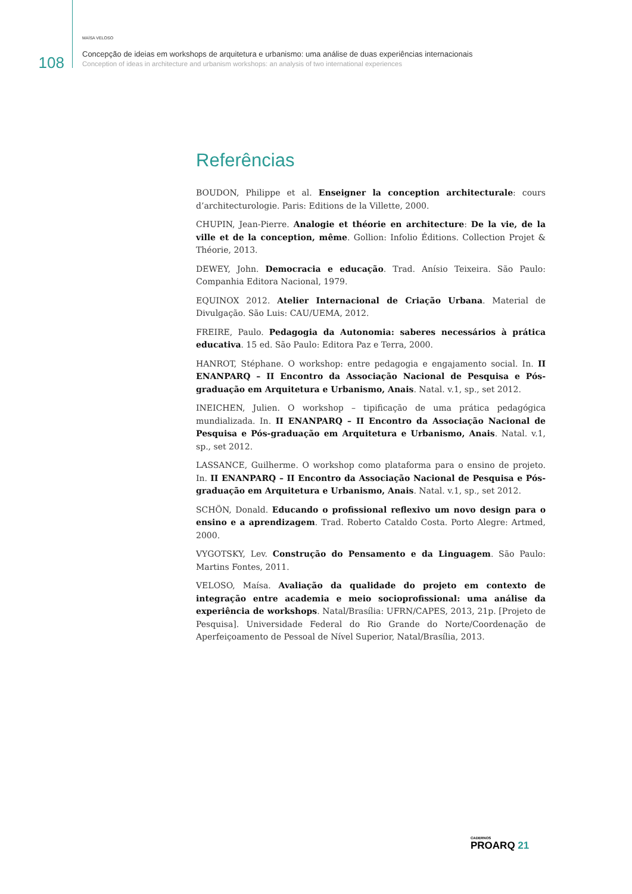108
MAÍSA VELOSO
Concepção de ideias em workshops de arquitetura e urbanismo: uma análise de duas experiências internacionais
Conception of ideas in architecture and urbanism workshops: an analysis of two international experiences
Referências
BOUDON, Philippe et al. Enseigner la conception architecturale: cours d’architecturologie. Paris: Editions de la Villette, 2000.
CHUPIN, Jean-Pierre. Analogie et théorie en architecture: De la vie, de la ville et de la conception, même. Gollion: Infolio Éditions. Collection Projet & Théorie, 2013.
DEWEY, John. Democracia e educação. Trad. Anísio Teixeira. São Paulo: Companhia Editora Nacional, 1979.
EQUINOX 2012. Atelier Internacional de Criação Urbana. Material de Divulgação. São Luis: CAU/UEMA, 2012.
FREIRE, Paulo. Pedagogia da Autonomia: saberes necessários à prática educativa. 15 ed. São Paulo: Editora Paz e Terra, 2000.
HANROT, Stéphane. O workshop: entre pedagogia e engajamento social. In. II ENANPARQ – II Encontro da Associação Nacional de Pesquisa e Pós-graduação em Arquitetura e Urbanismo, Anais. Natal. v.1, sp., set 2012.
INEICHEN, Julien. O workshop – tipificação de uma prática pedagógica mundializada. In. II ENANPARQ – II Encontro da Associação Nacional de Pesquisa e Pós-graduação em Arquitetura e Urbanismo, Anais. Natal. v.1, sp., set 2012.
LASSANCE, Guilherme. O workshop como plataforma para o ensino de projeto. In. II ENANPARQ – II Encontro da Associação Nacional de Pesquisa e Pós-graduação em Arquitetura e Urbanismo, Anais. Natal. v.1, sp., set 2012.
SCHÖN, Donald. Educando o profissional reflexivo um novo design para o ensino e a aprendizagem. Trad. Roberto Cataldo Costa. Porto Alegre: Artmed, 2000.
VYGOTSKY, Lev. Construção do Pensamento e da Linguagem. São Paulo: Martins Fontes, 2011.
VELOSO, Maísa. Avaliação da qualidade do projeto em contexto de integração entre academia e meio socioprofissional: uma análise da experiência de workshops. Natal/Brasília: UFRN/CAPES, 2013, 21p. [Projeto de Pesquisa]. Universidade Federal do Rio Grande do Norte/Coordenação de Aperfeiçoamento de Pessoal de Nível Superior, Natal/Brasília, 2013.
CADERNOS
PROARQ 21